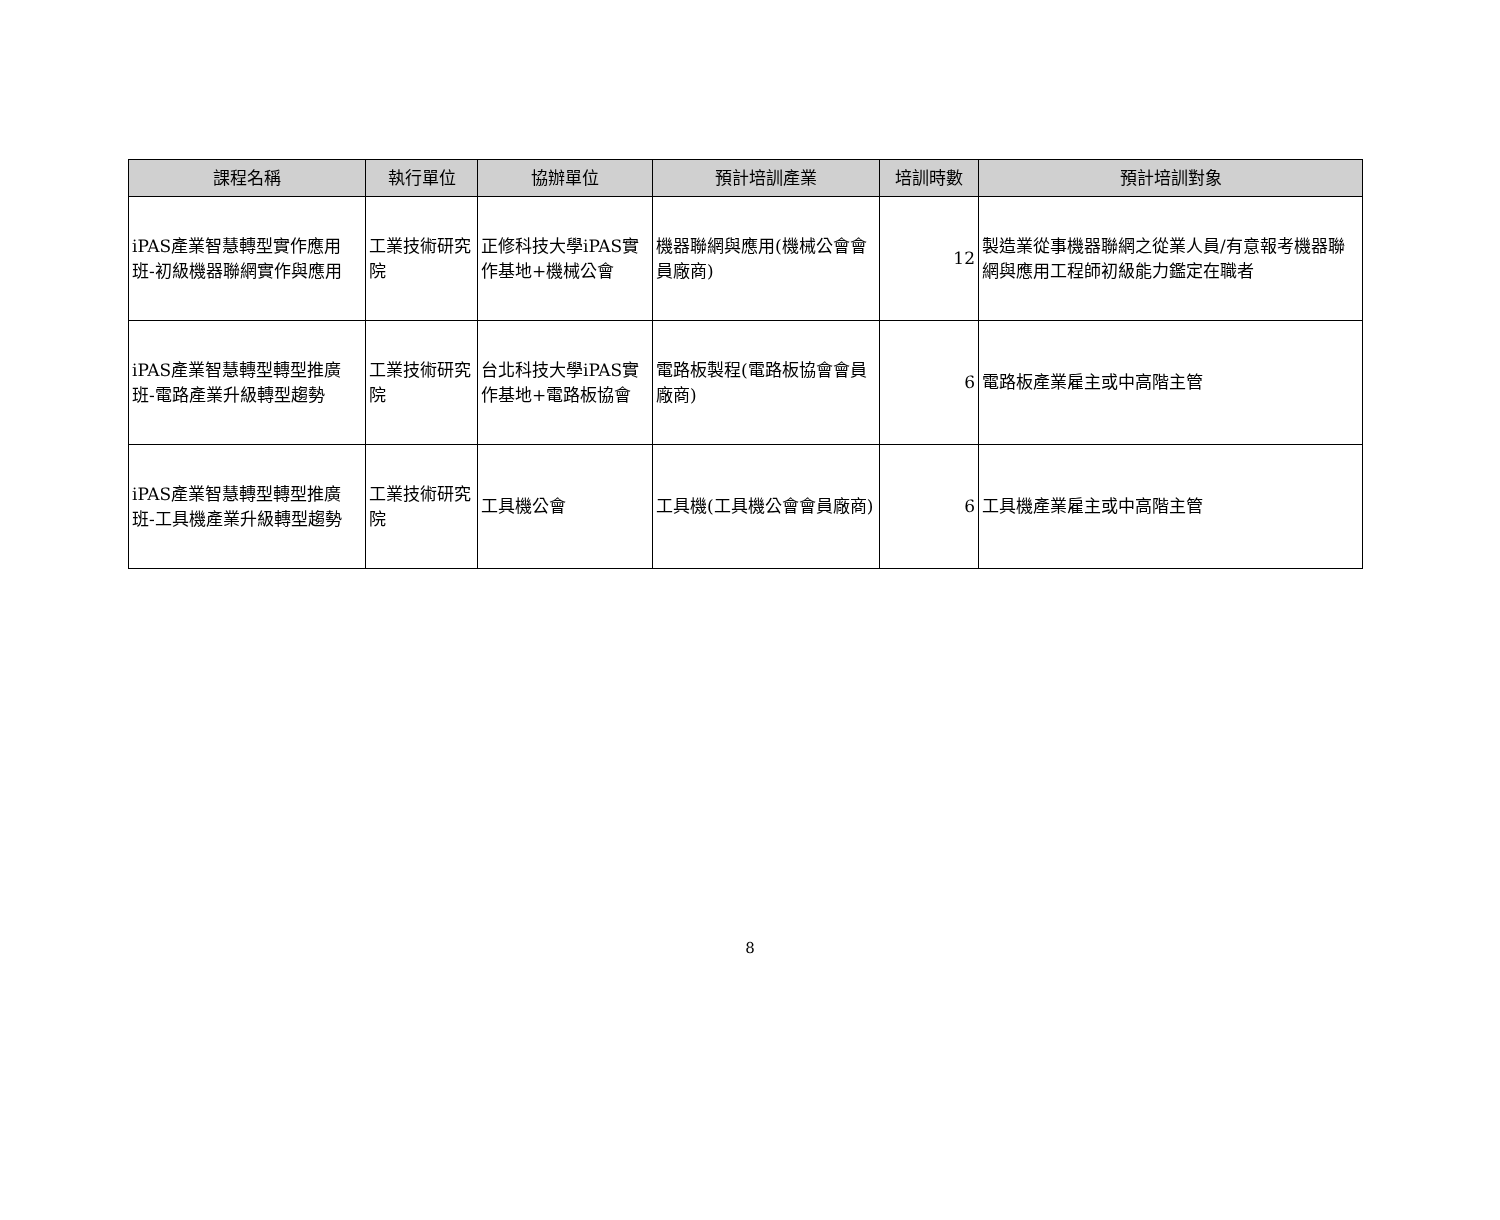| 課程名稱 | 執行單位 | 協辦單位 | 預計培訓產業 | 培訓時數 | 預計培訓對象 |
| --- | --- | --- | --- | --- | --- |
| iPAS產業智慧轉型實作應用班-初級機器聯網實作與應用 | 工業技術研究院 | 正修科技大學iPAS實作基地+機械公會 | 機器聯網與應用(機械公會會員廠商) | 12 | 製造業從事機器聯網之從業人員/有意報考機器聯網與應用工程師初級能力鑑定在職者 |
| iPAS產業智慧轉型轉型推廣班-電路產業升級轉型趨勢 | 工業技術研究院 | 台北科技大學iPAS實作基地+電路板協會 | 電路板製程(電路板協會會員廠商) | 6 | 電路板產業雇主或中高階主管 |
| iPAS產業智慧轉型轉型推廣班-工具機產業升級轉型趨勢 | 工業技術研究院 | 工具機公會 | 工具機(工具機公會會員廠商) | 6 | 工具機產業雇主或中高階主管 |
8